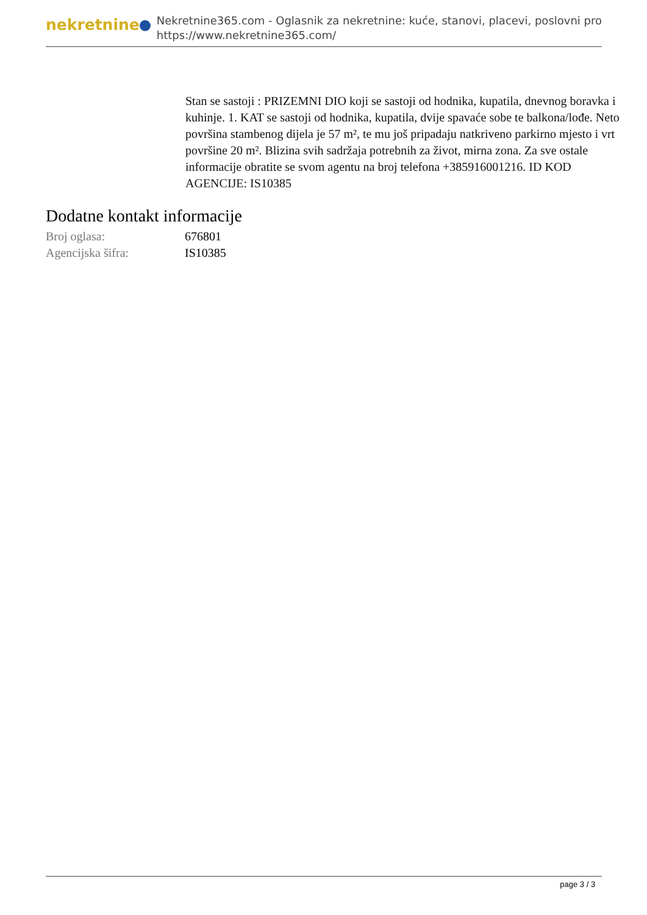nekretnine
Nekretnine365.com - Oglasnik za nekretnine: kuće, stanovi, placevi, poslovni pro
https://www.nekretnine365.com/
Stan se sastoji : PRIZEMNI DIO koji se sastoji od hodnika, kupatila, dnevnog boravka i kuhinje. 1. KAT se sastoji od hodnika, kupatila, dvije spavaće sobe te balkona/lođe. Neto površina stambenog dijela je 57 m², te mu još pripadaju natkriveno parkirno mjesto i vrt površine 20 m². Blizina svih sadržaja potrebnih za život, mirna zona. Za sve ostale informacije obratite se svom agentu na broj telefona +385916001216. ID KOD AGENCIJE: IS10385
Dodatne kontakt informacije
| Broj oglasa: | 676801 |
| Agencijska šifra: | IS10385 |
page 3 / 3